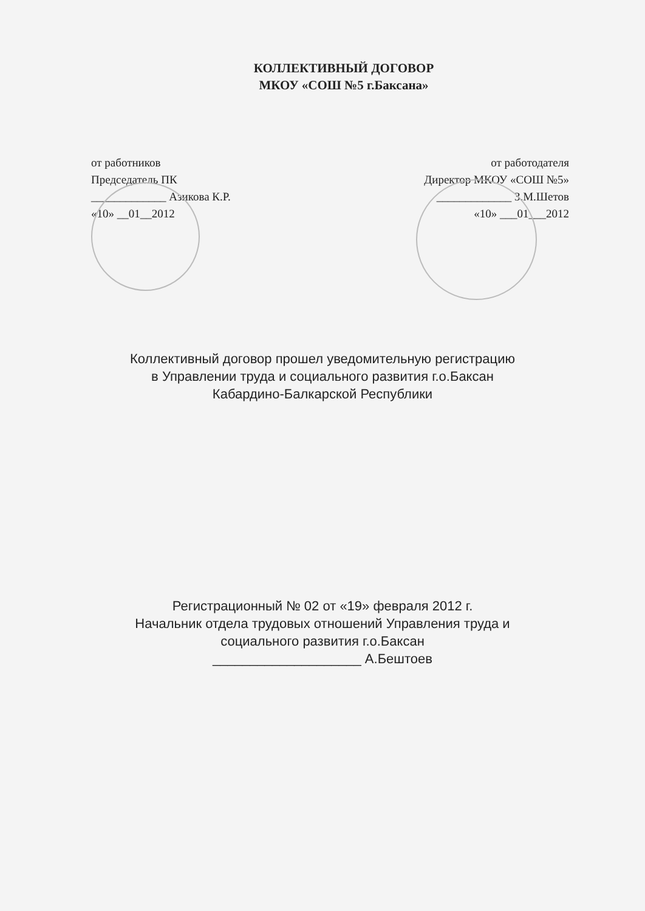КОЛЛЕКТИВНЫЙ ДОГОВОР
МКОУ «СОШ №5 г.Баксана»
от работников
Председатель ПК
_____________ Азикова К.Р.
«10» __01__2012
от работодателя
Директор МКОУ «СОШ №5»
_____________ З.М.Шетов
«10» ___01___2012
Коллективный договор прошел уведомительную регистрацию
в Управлении труда и социального развития г.о.Баксан
Кабардино-Балкарской Республики
Регистрационный № 02 от «19» февраля 2012 г.
Начальник отдела трудовых отношений Управления труда и
социального развития г.о.Баксан
____________________ А.Бештоев